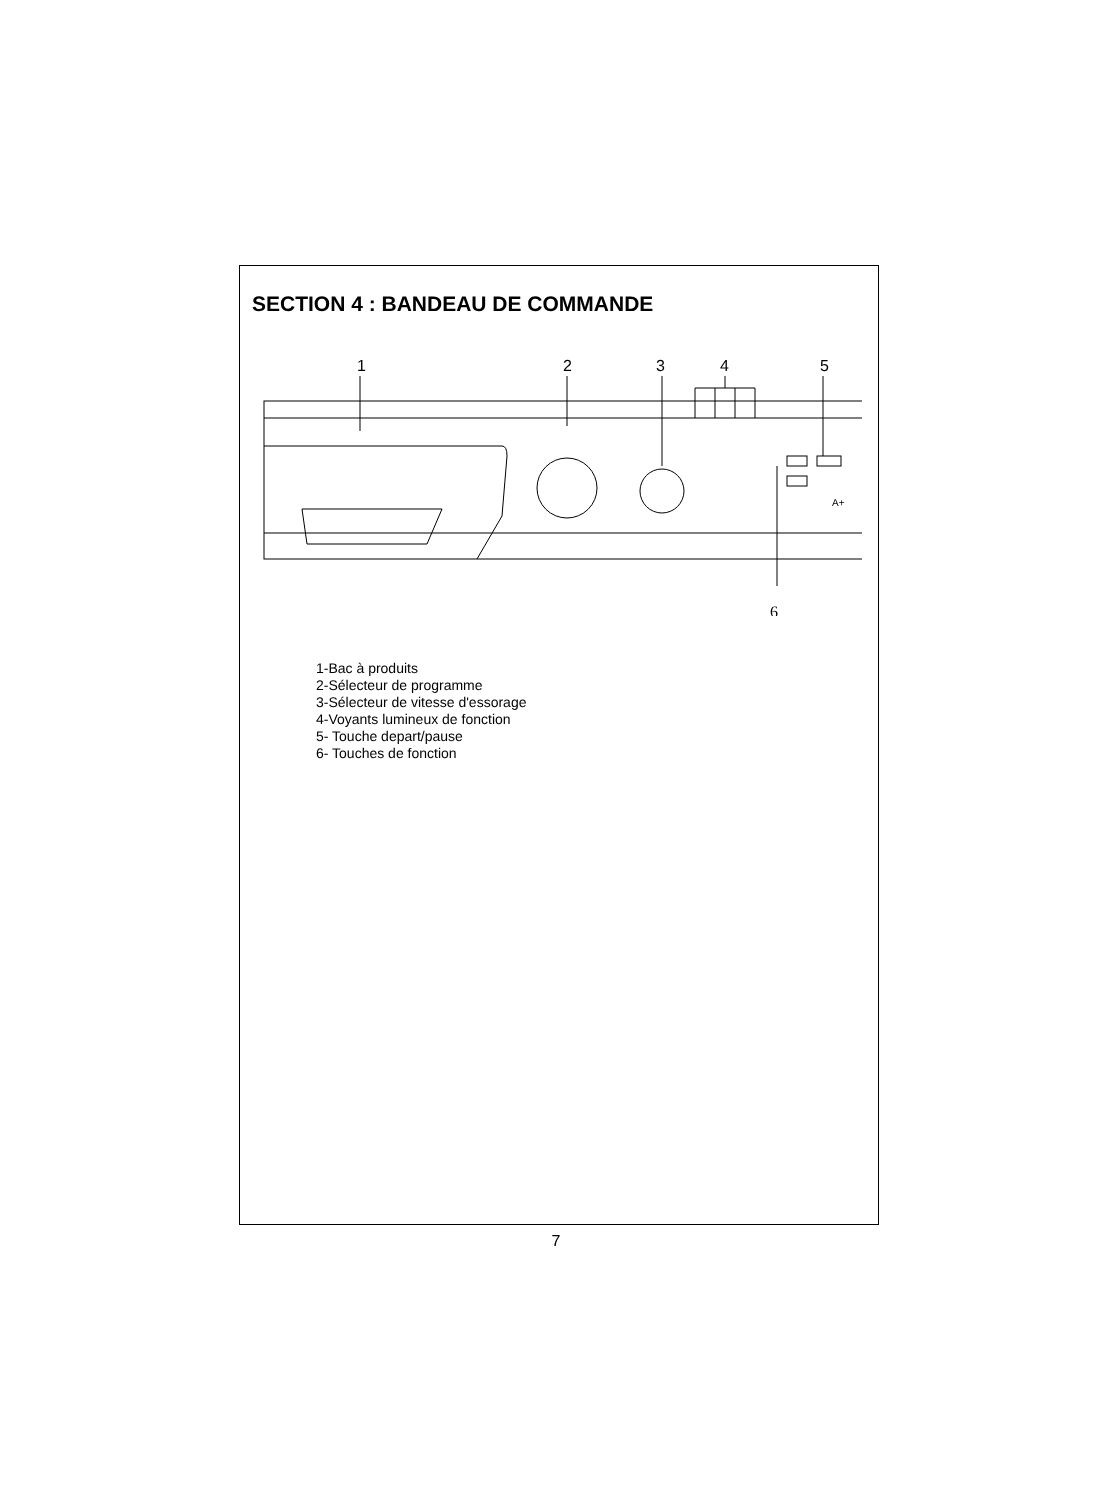SECTION 4 : BANDEAU DE COMMANDE
1
2
3
4
5
6
A+
1-Bac à produits
2-Sélecteur de programme
3-Sélecteur de vitesse d'essorage
4-Voyants lumineux de fonction
5- Touche depart/pause
6- Touches de fonction
7